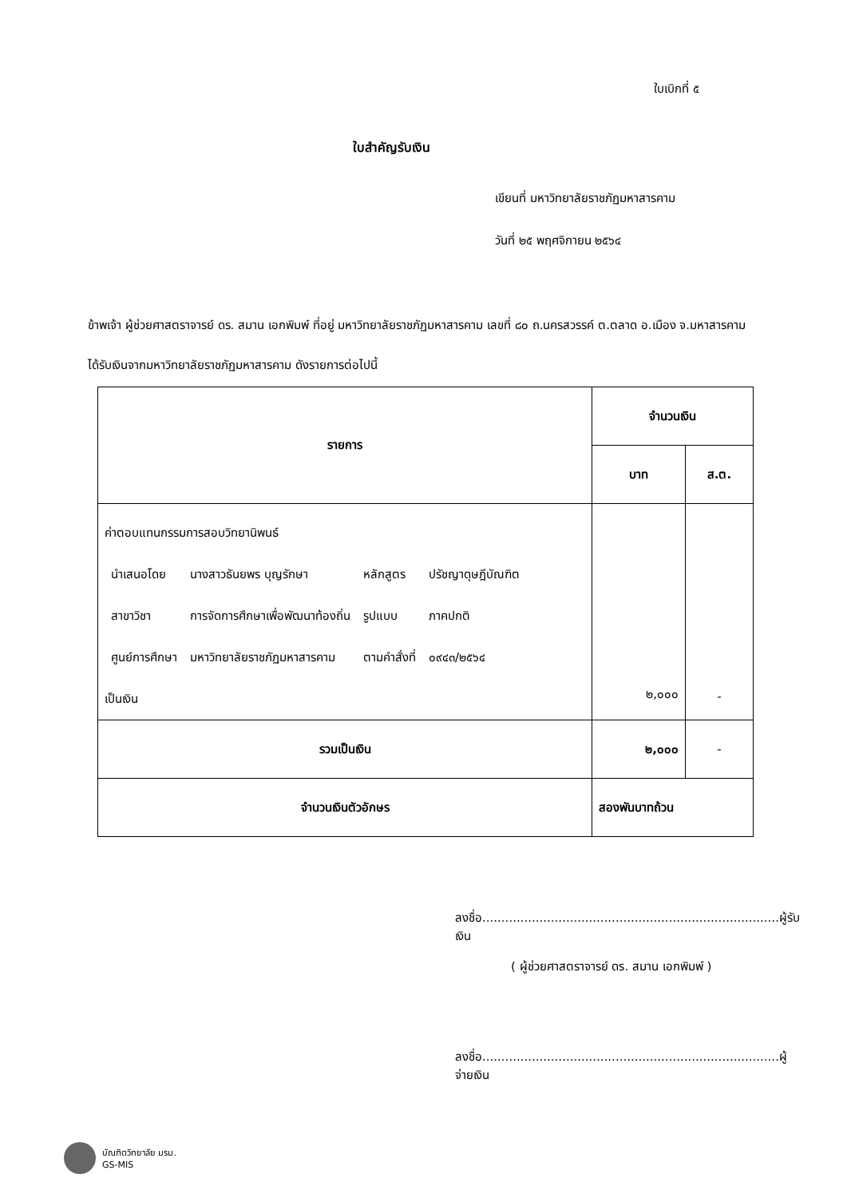ใบเบิกที่ ๕
ใบสำคัญรับเงิน
เขียนที่ มหาวิทยาลัยราชภัฏมหาสารคาม
วันที่ ๒๕ พฤศจิกายน ๒๕๖๔
ข้าพเจ้า ผู้ช่วยศาสตราจารย์ ดร. สมาน เอกพิมพ์ ที่อยู่ มหาวิทยาลัยราชภัฏมหาสารคาม เลขที่ ๘๐ ถ.นครสวรรค์ ต.ตลาด อ.เมือง จ.มหาสารคาม
ได้รับเงินจากมหาวิทยาลัยราชภัฏมหาสารคาม ดังรายการต่อไปนี้
| รายการ | จำนวนเงิน | |
| --- | --- | --- |
| | บาท | ส.ต. |
| ค่าตอบแทนกรรมการสอบวิทยานิพนธ์ / นำเสนอโดย / นางสาวธันยพร บุญรักษา / หลักสูตร / ปรัชญาดุษฎีบัณฑิต / / สาขาวิชา / การจัดการศึกษาเพื่อพัฒนาท้องถิ่น / รูปแบบ / ภาคปกติ / / ศูนย์การศึกษา / มหาวิทยาลัยราชภัฏมหาสารคาม / ตามคำสั่งที่ / ๐๙๔๓/๒๕๖๔ / เป็นเงิน | ๒,๐๐๐ | - |
| รวมเป็นเงิน | ๒,๐๐๐ | - |
| จำนวนเงินตัวอักษร | สองพันบาทถ้วน | |
ลงชื่อ..............................................................................ผู้รับเงิน
( ผู้ช่วยศาสตราจารย์ ดร. สมาน เอกพิมพ์ )
ลงชื่อ..............................................................................ผู้จ่ายเงิน
บัณฑิตวิทยาลัย มรม.
GS-MIS